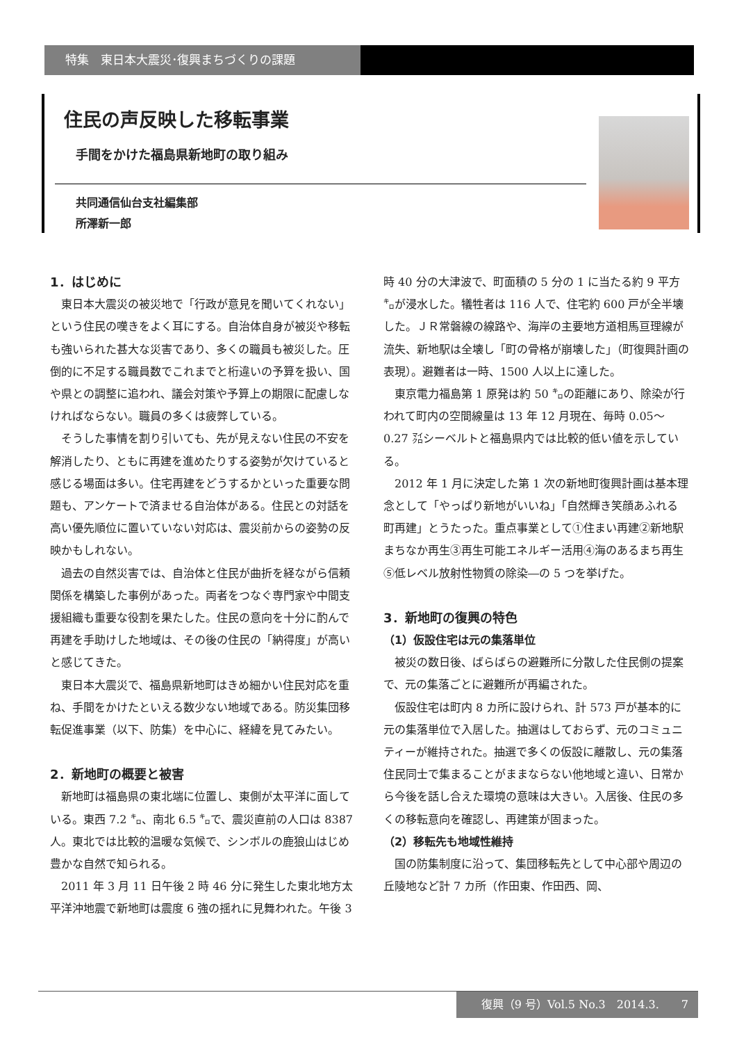特集　東日本大震災･復興まちづくりの課題
住民の声反映した移転事業
手間をかけた福島県新地町の取り組み
共同通信仙台支社編集部
所澤新一郎
1．はじめに
東日本大震災の被災地で「行政が意見を聞いてくれない」という住民の嘆きをよく耳にする。自治体自身が被災や移転も強いられた甚大な災害であり、多くの職員も被災した。圧倒的に不足する職員数でこれまでと桁違いの予算を扱い、国や県との調整に追われ、議会対策や予算上の期限に配慮しなければならない。職員の多くは疲弊している。
そうした事情を割り引いても、先が見えない住民の不安を解消したり、ともに再建を進めたりする姿勢が欠けていると感じる場面は多い。住宅再建をどうするかといった重要な問題も、アンケートで済ませる自治体がある。住民との対話を高い優先順位に置いていない対応は、震災前からの姿勢の反映かもしれない。
過去の自然災害では、自治体と住民が曲折を経ながら信頼関係を構築した事例があった。両者をつなぐ専門家や中間支援組織も重要な役割を果たした。住民の意向を十分に酌んで再建を手助けした地域は、その後の住民の「納得度」が高いと感じてきた。
東日本大震災で、福島県新地町はきめ細かい住民対応を重ね、手間をかけたといえる数少ない地域である。防災集団移転促進事業（以下、防集）を中心に、経緯を見てみたい。
2．新地町の概要と被害
新地町は福島県の東北端に位置し、東側が太平洋に面している。東西 7.2 ㌔、南北 6.5 ㌔で、震災直前の人口は 8387 人。東北では比較的温暖な気候で、シンボルの鹿狼山はじめ豊かな自然で知られる。
2011 年 3 月 11 日午後 2 時 46 分に発生した東北地方太平洋沖地震で新地町は震度 6 強の揺れに見舞われた。午後 3 時 40 分の大津波で、町面積の 5 分の 1 に当たる約 9 平方㌔が浸水した。犠牲者は 116 人で、住宅約 600 戸が全半壊した。ＪＲ常磐線の線路や、海岸の主要地方道相馬亘理線が流失、新地駅は全壊し「町の骨格が崩壊した」（町復興計画の表現）。避難者は一時、1500 人以上に達した。
東京電力福島第 1 原発は約 50 ㌔の距離にあり、除染が行われて町内の空間線量は 13 年 12 月現在、毎時 0.05～0.27 ㍃シーベルトと福島県内では比較的低い値を示している。
2012 年 1 月に決定した第 1 次の新地町復興計画は基本理念として「やっぱり新地がいいね」「自然輝き笑顔あふれる　町再建」とうたった。重点事業として①住まい再建②新地駅まちなか再生③再生可能エネルギー活用④海のあるまち再生⑤低レベル放射性物質の除染―の 5 つを挙げた。
3．新地町の復興の特色
（1）仮設住宅は元の集落単位
被災の数日後、ばらばらの避難所に分散した住民側の提案で、元の集落ごとに避難所が再編された。
仮設住宅は町内 8 カ所に設けられ、計 573 戸が基本的に元の集落単位で入居した。抽選はしておらず、元のコミュニティーが維持された。抽選で多くの仮設に離散し、元の集落住民同士で集まることがままならない他地域と違い、日常から今後を話し合えた環境の意味は大きい。入居後、住民の多くの移転意向を確認し、再建策が固まった。
（2）移転先も地域性維持
国の防集制度に沿って、集団移転先として中心部や周辺の丘陵地など計 7 カ所（作田東、作田西、岡、
復興（9 号）Vol.5 No.3　2014.3.　　7